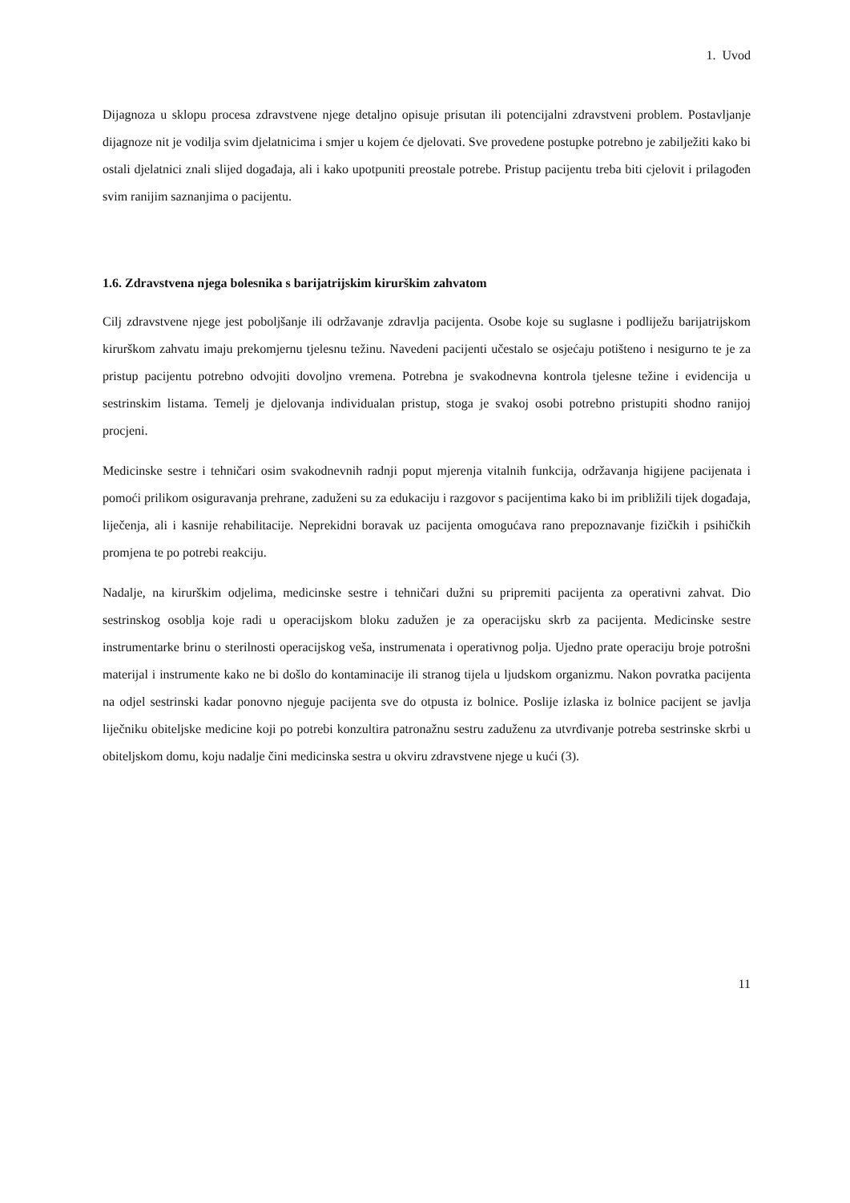1. Uvod
Dijagnoza u sklopu procesa zdravstvene njege detaljno opisuje prisutan ili potencijalni zdravstveni problem. Postavljanje dijagnoze nit je vodilja svim djelatnicima i smjer u kojem će djelovati. Sve provedene postupke potrebno je zabilježiti kako bi ostali djelatnici znali slijed događaja, ali i kako upotpuniti preostale potrebe. Pristup pacijentu treba biti cjelovit i prilagođen svim ranijim saznanjima o pacijentu.
1.6. Zdravstvena njega bolesnika s barijatrijskim kirurškim zahvatom
Cilj zdravstvene njege jest poboljšanje ili održavanje zdravlja pacijenta. Osobe koje su suglasne i podliježu barijatrijskom kirurškom zahvatu imaju prekomjernu tjelesnu težinu. Navedeni pacijenti učestalo se osjećaju potišteno i nesigurno te je za pristup pacijentu potrebno odvojiti dovoljno vremena. Potrebna je svakodnevna kontrola tjelesne težine i evidencija u sestrinskim listama. Temelj je djelovanja individualan pristup, stoga je svakoj osobi potrebno pristupiti shodno ranijoj procjeni.
Medicinske sestre i tehničari osim svakodnevnih radnji poput mjerenja vitalnih funkcija, održavanja higijene pacijenata i pomoći prilikom osiguravanja prehrane, zaduženi su za edukaciju i razgovor s pacijentima kako bi im približili tijek događaja, liječenja, ali i kasnije rehabilitacije. Neprekidni boravak uz pacijenta omogućava rano prepoznavanje fizičkih i psihičkih promjena te po potrebi reakciju.
Nadalje, na kirurškim odjelima, medicinske sestre i tehničari dužni su pripremiti pacijenta za operativni zahvat. Dio sestrinskog osoblja koje radi u operacijskom bloku zadužen je za operacijsku skrb za pacijenta. Medicinske sestre instrumentarke brinu o sterilnosti operacijskog veša, instrumenata i operativnog polja. Ujedno prate operaciju broje potrošni materijal i instrumente kako ne bi došlo do kontaminacije ili stranog tijela u ljudskom organizmu. Nakon povratka pacijenta na odjel sestrinski kadar ponovno njeguje pacijenta sve do otpusta iz bolnice. Poslije izlaska iz bolnice pacijent se javlja liječniku obiteljske medicine koji po potrebi konzultira patronažnu sestru zaduženu za utvrđivanje potreba sestrinske skrbi u obiteljskom domu, koju nadalje čini medicinska sestra u okviru zdravstvene njege u kući (3).
11